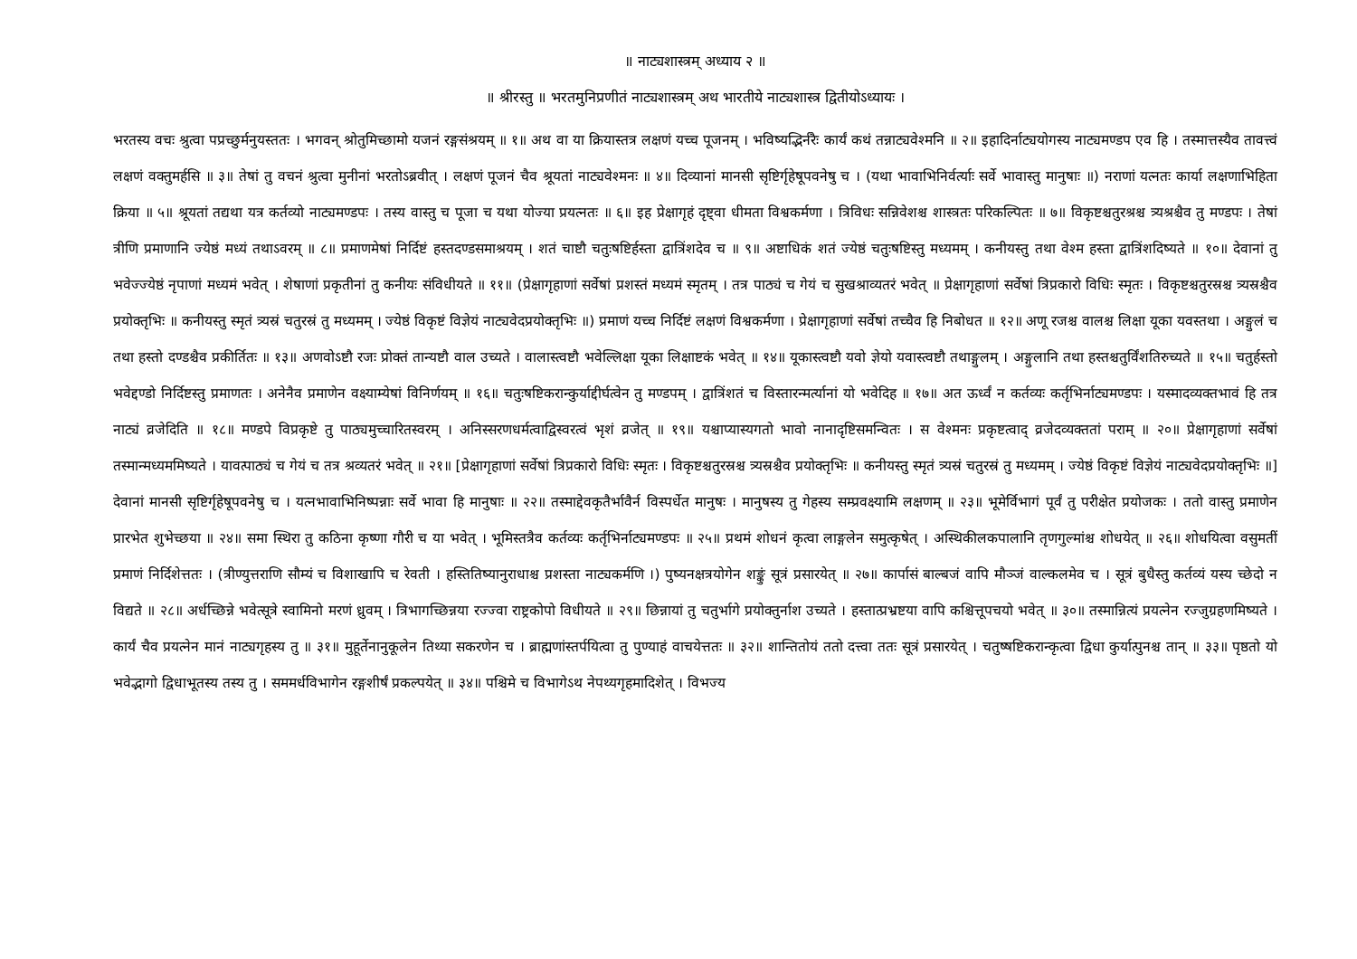॥ नाट्यशास्त्रम् अध्याय २ ॥
॥ श्रीरस्तु ॥ भरतमुनिप्रणीतं नाट्यशास्त्रम् अथ भारतीये नाट्यशास्त्र द्वितीयोऽध्यायः ।
भरतस्य वचः श्रुत्वा पप्रच्छुर्मनुयस्ततः । भगवन् श्रोतुमिच्छामो यजनं रङ्गसंश्रयम् ॥ १॥ अथ वा या क्रियास्तत्र लक्षणं यच्च पूजनम् । भविष्यद्भिर्नरैः कार्यं कथं तन्नाट्यवेश्मनि ॥ २॥ इहादिर्नाट्ययोगस्य नाट्यमण्डप एव हि । तस्मात्तस्यैव तावत्त्वं लक्षणं वक्तुमर्हसि ॥ ३॥ तेषां तु वचनं श्रुत्वा मुनीनां भरतोऽब्रवीत् । लक्षणं पूजनं चैव श्रूयतां नाट्यवेश्मनः ॥ ४॥ दिव्यानां मानसी सृष्टिर्गृहेषूपवनेषु च । (यथा भावाभिनिर्वर्त्याः सर्वे भावास्तु मानुषाः ॥) नराणां यत्नतः कार्या लक्षणाभिहिता क्रिया ॥ ५॥ श्रूयतां तद्यथा यत्र कर्तव्यो नाट्यमण्डपः । तस्य वास्तु च पूजा च यथा योज्या प्रयत्नतः ॥ ६॥ इह प्रेक्षागृहं दृष्ट्वा धीमता विश्वकर्मणा । त्रिविधः सन्निवेशश्च शास्त्रतः परिकल्पितः ॥ ७॥ विकृष्टश्चतुरश्रश्च त्र्यश्रश्चैव तु मण्डपः । तेषां त्रीणि प्रमाणानि ज्येष्ठं मध्यं तथाऽवरम् ॥ ८॥ प्रमाणमेषां निर्दिष्टं हस्तदण्डसमाश्रयम् । शतं चाष्टौ चतुःषष्टिर्हस्ता द्वात्रिंशदेव च ॥ ९॥ अष्टाधिकं शतं ज्येष्ठं चतुःषष्टिस्तु मध्यमम् । कनीयस्तु तथा वेश्म हस्ता द्वात्रिंशदिष्यते ॥ १०॥ देवानां तु भवेज्ज्येष्ठं नृपाणां मध्यमं भवेत् । शेषाणां प्रकृतीनां तु कनीयः संविधीयते ॥ ११॥ (प्रेक्षागृहाणां सर्वेषां प्रशस्तं मध्यमं स्मृतम् । तत्र पाठ्यं च गेयं च सुखश्राव्यतरं भवेत् ॥ प्रेक्षागृहाणां सर्वेषां त्रिप्रकारो विधिः स्मृतः । विकृष्टश्चतुरस्रश्च त्र्यस्रश्चैव प्रयोक्तृभिः ॥ कनीयस्तु स्मृतं त्र्यस्रं चतुरस्रं तु मध्यमम् । ज्येष्ठं विकृष्टं विज्ञेयं नाट्यवेदप्रयोक्तृभिः ॥) प्रमाणं यच्च निर्दिष्टं लक्षणं विश्वकर्मणा । प्रेक्षागृहाणां सर्वेषां तच्चैव हि निबोधत ॥ १२॥ अणू रजश्च वालश्च लिक्षा यूका यवस्तथा । अङ्गुलं च तथा हस्तो दण्डश्चैव प्रकीर्तितः ॥ १३॥ अणवोऽष्टौ रजः प्रोक्तं तान्यष्टौ वाल उच्यते । वालास्त्वष्टौ भवेल्लिक्षा यूका लिक्षाष्टकं भवेत् ॥ १४॥ यूकास्त्वष्टौ यवो ज्ञेयो यवास्त्वष्टौ तथाङ्गुलम् । अङ्गुलानि तथा हस्तश्चतुर्विंशतिरुच्यते ॥ १५॥ चतुर्हस्तो भवेद्दण्डो निर्दिष्टस्तु प्रमाणतः । अनेनैव प्रमाणेन वक्ष्याम्येषां विनिर्णयम् ॥ १६॥ चतुःषष्टिकरान्कुर्याद्दीर्घत्वेन तु मण्डपम् । द्वात्रिंशतं च विस्तारन्मर्त्यानां यो भवेदिह ॥ १७॥ अत ऊर्ध्वं न कर्तव्यः कर्तृभिर्नाट्यमण्डपः । यस्मादव्यक्तभावं हि तत्र नाट्यं व्रजेदिति ॥ १८॥ मण्डपे विप्रकृष्टे तु पाठ्यमुच्चारितस्वरम् । अनिस्सरणधर्मत्वाद्विस्वरत्वं भृशं व्रजेत् ॥ १९॥ यश्चाप्यास्यगतो भावो नानादृष्टिसमन्वितः । स वेश्मनः प्रकृष्टत्वाद् व्रजेदव्यक्ततां पराम् ॥ २०॥ प्रेक्षागृहाणां सर्वेषां तस्मान्मध्यममिष्यते । यावत्पाठ्यं च गेयं च तत्र श्रव्यतरं भवेत् ॥ २१॥ [प्रेक्षागृहाणां सर्वेषां त्रिप्रकारो विधिः स्मृतः । विकृष्टश्चतुरस्रश्च त्र्यस्रश्चैव प्रयोक्तृभिः ॥ कनीयस्तु स्मृतं त्र्यस्रं चतुरस्रं तु मध्यमम् । ज्येष्ठं विकृष्टं विज्ञेयं नाट्यवेदप्रयोक्तृभिः ॥] देवानां मानसी सृष्टिर्गृहेषूपवनेषु च । यत्नभावाभिनिष्पन्नाः सर्वे भावा हि मानुषाः ॥ २२॥ तस्माद्देवकृतैर्भावैर्न विस्पर्धेत मानुषः । मानुषस्य तु गेहस्य सम्प्रवक्ष्यामि लक्षणम् ॥ २३॥ भूमेर्विभागं पूर्वं तु परीक्षेत प्रयोजकः । ततो वास्तु प्रमाणेन प्रारभेत शुभेच्छया ॥ २४॥ समा स्थिरा तु कठिना कृष्णा गौरी च या भवेत् । भूमिस्तत्रैव कर्तव्यः कर्तृभिर्नाट्यमण्डपः ॥ २५॥ प्रथमं शोधनं कृत्वा लाङ्गलेन समुत्कृषेत् । अस्थिकीलकपालानि तृणगुल्मांश्च शोधयेत् ॥ २६॥ शोधयित्वा वसुमतीं प्रमाणं निर्दिशेत्ततः । (त्रीण्युत्तराणि सौम्यं च विशाखापि च रेवती । हस्तितिष्यानुराधाश्च प्रशस्ता नाट्यकर्मणि ।) पुष्यनक्षत्रयोगेन शङ्कुं सूत्रं प्रसारयेत् ॥ २७॥ कार्पासं बाल्बजं वापि मौञ्जं वाल्कलमेव च । सूत्रं बुधैस्तु कर्तव्यं यस्य च्छेदो न विद्यते ॥ २८॥ अर्धच्छिन्ने भवेत्सूत्रे स्वामिनो मरणं ध्रुवम् । त्रिभागच्छिन्नया रज्ज्वा राष्ट्रकोपो विधीयते ॥ २९॥ छिन्नायां तु चतुर्भागे प्रयोक्तुर्नाश उच्यते । हस्तात्प्रभ्रष्टया वापि कश्चित्तूपचयो भवेत् ॥ ३०॥ तस्मान्नित्यं प्रयत्नेन रज्जुग्रहणमिष्यते । कार्यं चैव प्रयत्नेन मानं नाट्यगृहस्य तु ॥ ३१॥ मुहूर्तेनानुकूलेन तिथ्या सकरणेन च । ब्राह्मणांस्तर्पयित्वा तु पुण्याहं वाचयेत्ततः ॥ ३२॥ शान्तितोयं ततो दत्त्वा ततः सूत्रं प्रसारयेत् । चतुष्षष्टिकरान्कृत्वा द्विधा कुर्यात्पुनश्च तान् ॥ ३३॥ पृष्ठतो यो भवेद्भागो द्विधाभूतस्य तस्य तु । सममर्धविभागेन रङ्गशीर्षं प्रकल्पयेत् ॥ ३४॥ पश्चिमे च विभागेऽथ नेपथ्यगृहमादिशेत् । विभज्य